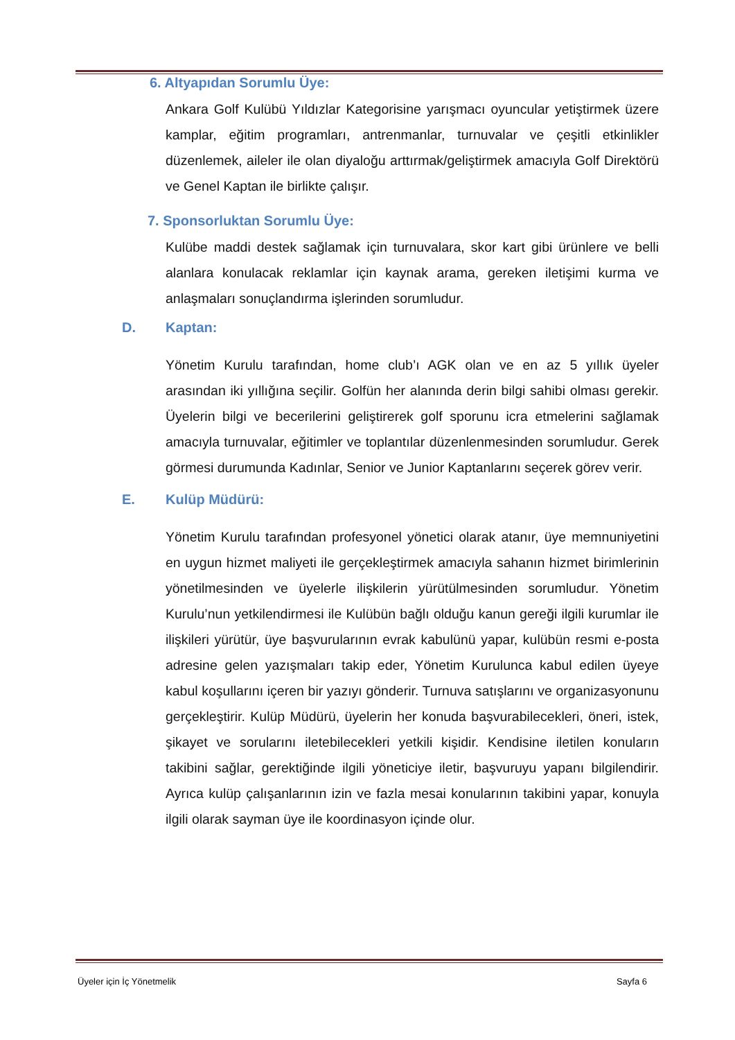6. Altyapıdan Sorumlu Üye:
Ankara Golf Kulübü Yıldızlar Kategorisine yarışmacı oyuncular yetiştirmek üzere kamplar, eğitim programları, antrenmanlar, turnuvalar ve çeşitli etkinlikler düzenlemek, aileler ile olan diyaloğu arttırmak/geliştirmek amacıyla Golf Direktörü ve Genel Kaptan ile birlikte çalışır.
7. Sponsorluktan Sorumlu Üye:
Kulübe maddi destek sağlamak için turnuvalara, skor kart gibi ürünlere ve belli alanlara konulacak reklamlar için kaynak arama, gereken iletişimi kurma ve anlaşmaları sonuçlandırma işlerinden sorumludur.
D. Kaptan:
Yönetim Kurulu tarafından, home club’ı AGK olan ve en az 5 yıllık üyeler arasından iki yıllığına seçilir. Golfün her alanında derin bilgi sahibi olması gerekir. Üyelerin bilgi ve becerilerini geliştirerek golf sporunu icra etmelerini sağlamak amacıyla turnuvalar, eğitimler ve toplantılar düzenlenmesinden sorumludur. Gerek görmesi durumunda Kadınlar, Senior ve Junior Kaptanlarını seçerek görev verir.
E. Kulüp Müdürü:
Yönetim Kurulu tarafından profesyonel yönetici olarak atanır, üye memnuniyetini en uygun hizmet maliyeti ile gerçekleştirmek amacıyla sahanın hizmet birimlerinin yönetilmesinden ve üyelerle ilişkilerin yürütülmesinden sorumludur. Yönetim Kurulu’nun yetkilendirmesi ile Kulübün bağlı olduğu kanun gereği ilgili kurumlar ile ilişkileri yürütür, üye başvurularının evrak kabulünü yapar, kulübün resmi e-posta adresine gelen yazışmaları takip eder, Yönetim Kurulunca kabul edilen üyeye kabul koşullarını içeren bir yazıyı gönderir. Turnuva satışlarını ve organizasyonunu gerçekleştirir. Kulüp Müdürü, üyelerin her konuda başvurabilecekleri, öneri, istek, şikayet ve sorularını iletebilecekleri yetkili kişidir. Kendisine iletilen konuların takibini sağlar, gerektiğinde ilgili yöneticiye iletir, başvuruyu yapanı bilgilendirir. Ayrıca kulüp çalışanlarının izin ve fazla mesai konularının takibini yapar, konuyla ilgili olarak sayman üye ile koordinasyon içinde olur.
Üyeler için İç Yönetmelik Sayfa 6